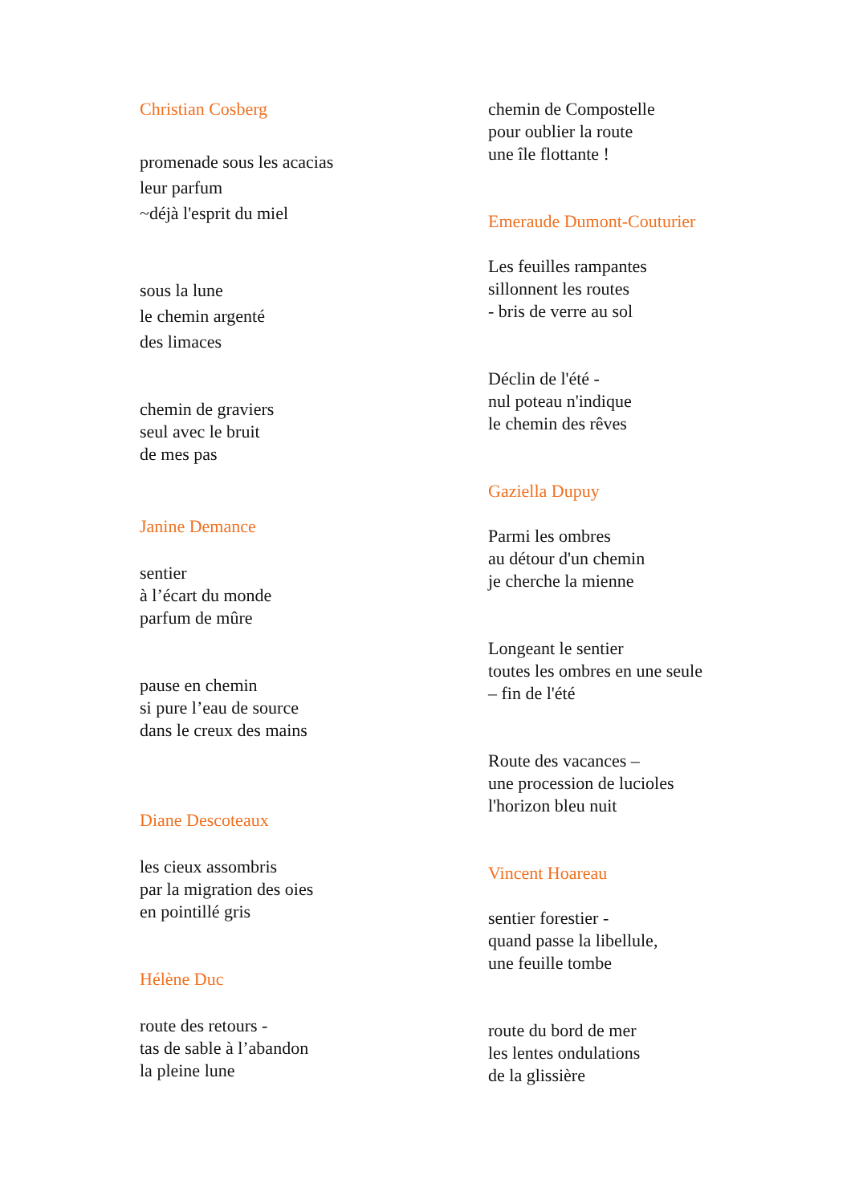Christian Cosberg
promenade sous les acacias
leur parfum
~déjà l'esprit du miel
sous la lune
le chemin argenté
des limaces
chemin de graviers
seul avec le bruit
de mes pas
Janine Demance
sentier
à l’écart du monde
parfum de mûre
pause en chemin
si pure l’eau de source
dans le creux des mains
Diane Descoteaux
les cieux assombris
par la migration des oies
en pointillé gris
Hélène Duc
route des retours -
tas de sable à l’abandon
la pleine lune
chemin de Compostelle
pour oublier la route
une île flottante !
Emeraude Dumont-Couturier
Les feuilles rampantes
sillonnent les routes
- bris de verre au sol
Déclin de l'été -
nul poteau n'indique
le chemin des rêves
Gaziella Dupuy
Parmi les ombres
au détour d'un chemin
je cherche la mienne
Longeant le sentier
toutes les ombres en une seule
– fin de l'été
Route des vacances –
une procession de lucioles
l'horizon bleu nuit
Vincent Hoareau
sentier forestier -
quand passe la libellule,
une feuille tombe
route du bord de mer
les lentes ondulations
de la glissière